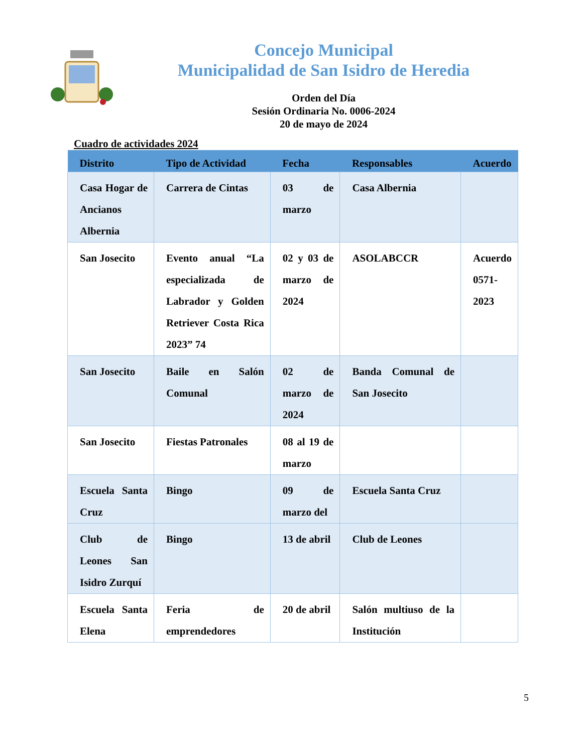Concejo Municipal
Municipalidad de San Isidro de Heredia
Orden del Día
Sesión Ordinaria No. 0006-2024
20 de mayo de 2024
Cuadro de actividades 2024
| Distrito | Tipo de Actividad | Fecha | Responsables | Acuerdo |
| --- | --- | --- | --- | --- |
| Casa Hogar de Ancianos Albernia | Carrera de Cintas | 03 de marzo | Casa Albernia | |
| San Josecito | Evento anual “La especializada de Labrador y Golden Retriever Costa Rica 2023” 74 | 02 y 03 de marzo de 2024 | ASOLABCCR | Acuerdo 0571-2023 |
| San Josecito | Baile en Salón Comunal | 02 de marzo de 2024 | Banda Comunal de San Josecito | |
| San Josecito | Fiestas Patronales | 08 al 19 de marzo | | |
| Escuela Santa Cruz | Bingo | 09 de marzo del | Escuela Santa Cruz | |
| Club de Leones San Isidro Zurquí | Bingo | 13 de abril | Club de Leones | |
| Escuela Santa Elena | Feria de emprendedores | 20 de abril | Salón multiuso de la Institución | |
5